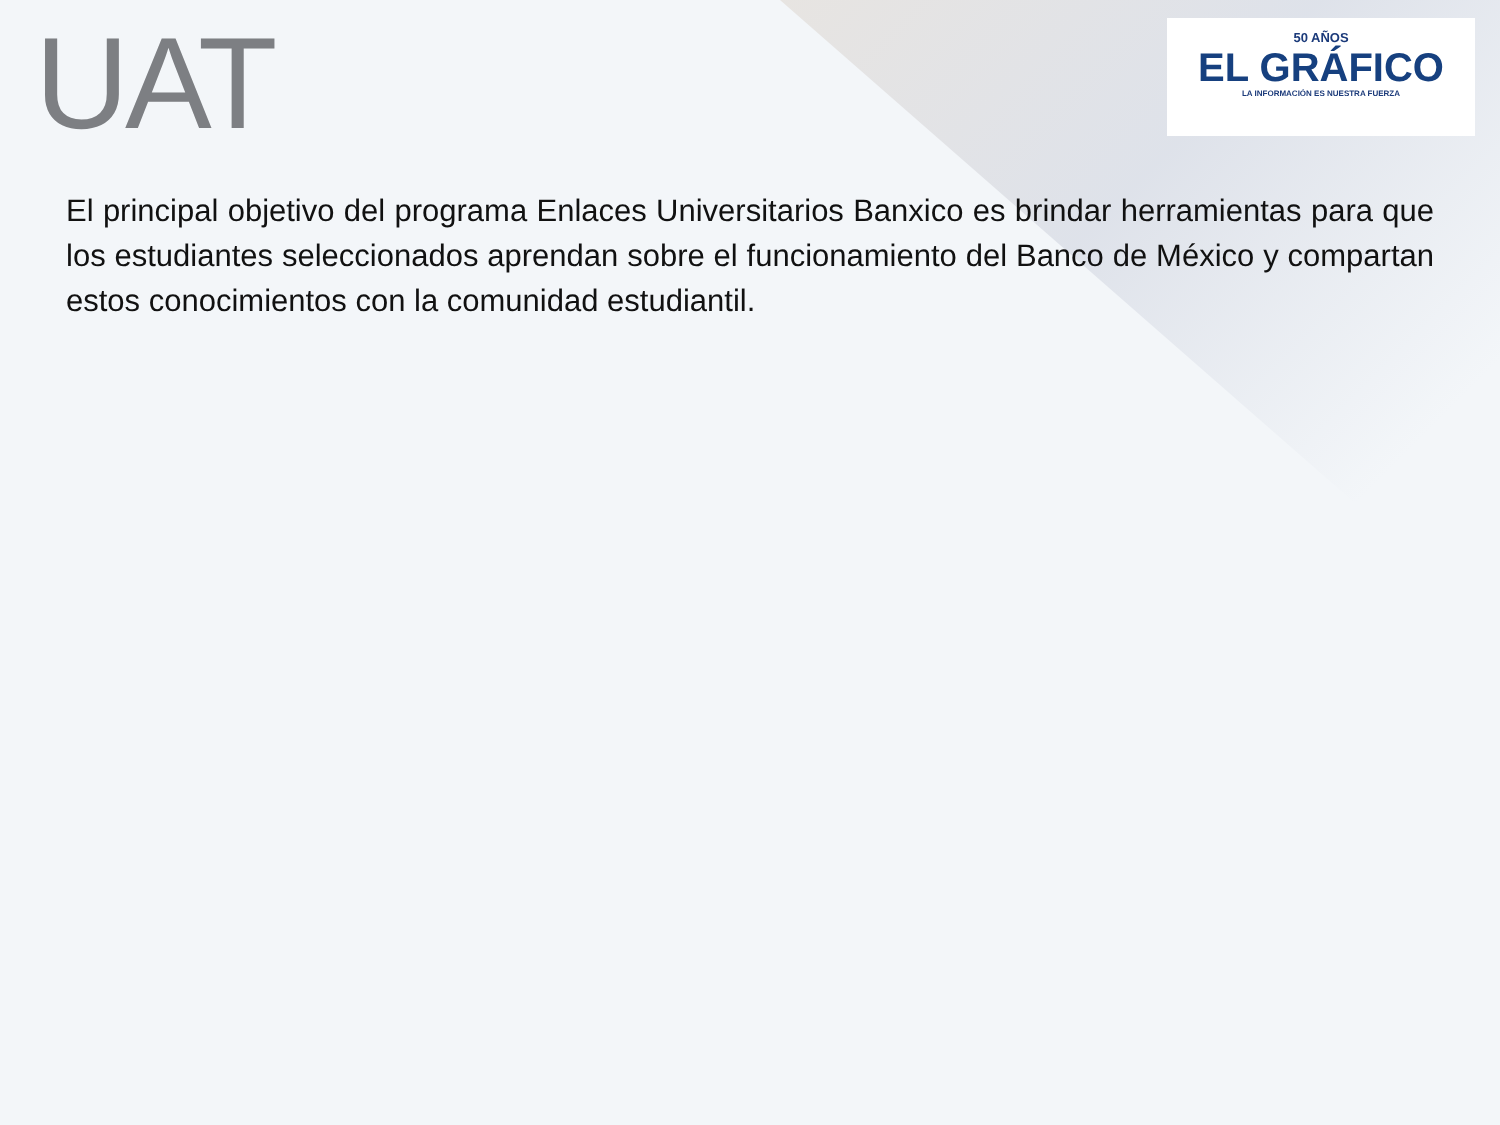UAT
50 AÑOS
EL GRÁFICO
LA INFORMACIÓN ES NUESTRA FUERZA
El principal objetivo del programa Enlaces Universitarios Banxico es brindar herramientas para que los estudiantes seleccionados aprendan sobre el funcionamiento del Banco de México y compartan estos conocimientos con la comunidad estudiantil.